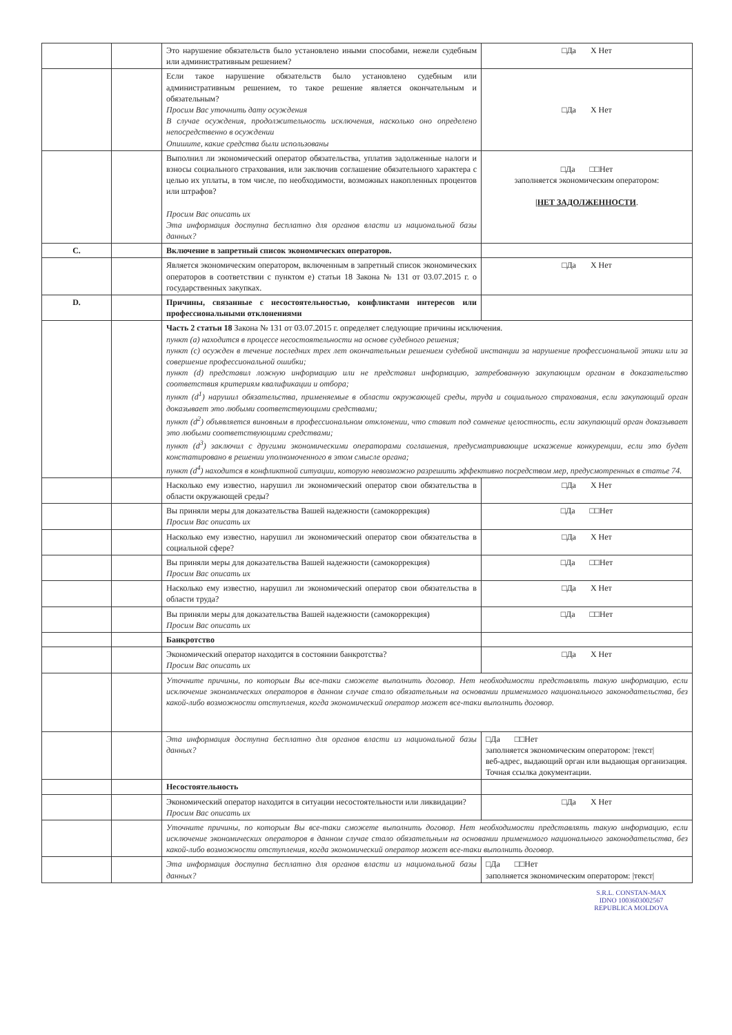| | | Это нарушение обязательств было установлено иными способами, нежели судебным или административным решением? | □Да X Нет |
| | | Если такое нарушение обязательств было установлено судебным или административным решением, то такое решение является окончательным и обязательным? Просим Вас уточнить дату осуждения В случае осуждения, продолжительность исключения, насколько оно определено непосредственно в осуждении Опишите, какие средства были использованы | □Да X Нет |
| | | Выполнил ли экономический оператор обязательства, уплатив задолженные налоги и взносы социального страхования, или заключив соглашение обязательного характера с целью их уплаты, в том числе, по необходимости, возможных накопленных процентов или штрафов? Просим Вас описать их Эта информация доступна бесплатно для органов власти из национальной базы данных? | □Да □□Нет заполняется экономическим оператором: /НЕТ ЗАДОЛЖЕННОСТИ . |
| C. | | Включение в запретный список экономических операторов. | |
| | | Является экономическим оператором, включенным в запретный список экономических операторов в соответствии с пунктом e) статьи 18 Закона № 131 от 03.07.2015 г. о государственных закупках. | □Да X Нет |
| D. | | Причины, связанные с несостоятельностью, конфликтами интересов или профессиональными отклонениями | |
| | | Часть 2 статьи 18 Закона № 131 от 03.07.2015 г. определяет следующие причины исключения. пункт (a) находится в процессе несостоятельности на основе судебного решения; пункт (c) осужден в течение последних трех лет окончательным решением судебной инстанции за нарушение профессиональной этики или за совершение профессиональной ошибки; пункт (d) представил ложную информацию или не представил информацию, затребованную закупающим органом в доказательство соответствия критериям квалификации и отбора; пункт (d<sup>1</sup>) нарушил обязательства, применяемые в области окружающей среды, труда и социального страхования, если закупающий орган доказывает это любыми соответствующими средствами; пункт (d<sup>2</sup>) объявляется виновным в профессиональном отклонении, что ставит под сомнение целостность, если закупающий орган доказывает это любыми соответствующими средствами; пункт (d<sup>3</sup>) заключил с другими экономическими операторами соглашения, предусматривающие искажение конкуренции, если это будет констатировано в решении уполномоченного в этом смысле органа; пункт (d<sup>4</sup>) находится в конфликтной ситуации, которую невозможно разрешить эффективно посредством мер, предусмотренных в статье 74. | |
| | | Насколько ему известно, нарушил ли экономический оператор свои обязательства в области окружающей среды? | □Да X Нет |
| | | Вы приняли меры для доказательства Вашей надежности (самокоррекция) Просим Вас описать их | □Да □□Нет |
| | | Насколько ему известно, нарушил ли экономический оператор свои обязательства в социальной сфере? | □Да X Нет |
| | | Вы приняли меры для доказательства Вашей надежности (самокоррекция) Просим Вас описать их | □Да □□Нет |
| | | Насколько ему известно, нарушил ли экономический оператор свои обязательства в области труда? | □Да X Нет |
| | | Вы приняли меры для доказательства Вашей надежности (самокоррекция) Просим Вас описать их | □Да □□Нет |
| | | Банкротство | |
| | | Экономический оператор находится в состоянии банкротства? Просим Вас описать их | □Да X Нет |
| | | Уточните причины, по которым Вы все-таки сможете выполнить договор. Нет необходимости представлять такую информацию, если исключение экономических операторов в данном случае стало обязательным на основании применимого национального законодательства, без какой-либо возможности отступления, когда экономический оператор может все-таки выполнить договор. | |
| | | Эта информация доступна бесплатно для органов власти из национальной базы данных? | □Да □□Нет заполняется экономическим оператором: /текст/ веб-адрес, выдающий орган или выдающая организация. Точная ссылка документации. |
| | | Несостоятельность | |
| | | Экономический оператор находится в ситуации несостоятельности или ликвидации? Просим Вас описать их | □Да X Нет |
| | | Уточните причины, по которым Вы все-таки сможете выполнить договор. Нет необходимости представлять такую информацию, если исключение экономических операторов в данном случае стало обязательным на основании применимого национального законодательства, без какой-либо возможности отступления, когда экономический оператор может все-таки выполнить договор. | |
| | | Эта информация доступна бесплатно для органов власти из национальной базы данных? | □Да □□Нет заполняется экономическим оператором: /текст/ |
S.R.L. CONSTAN-MAX
IDNO 1003603002567 REPUBLICA MOLDOVA